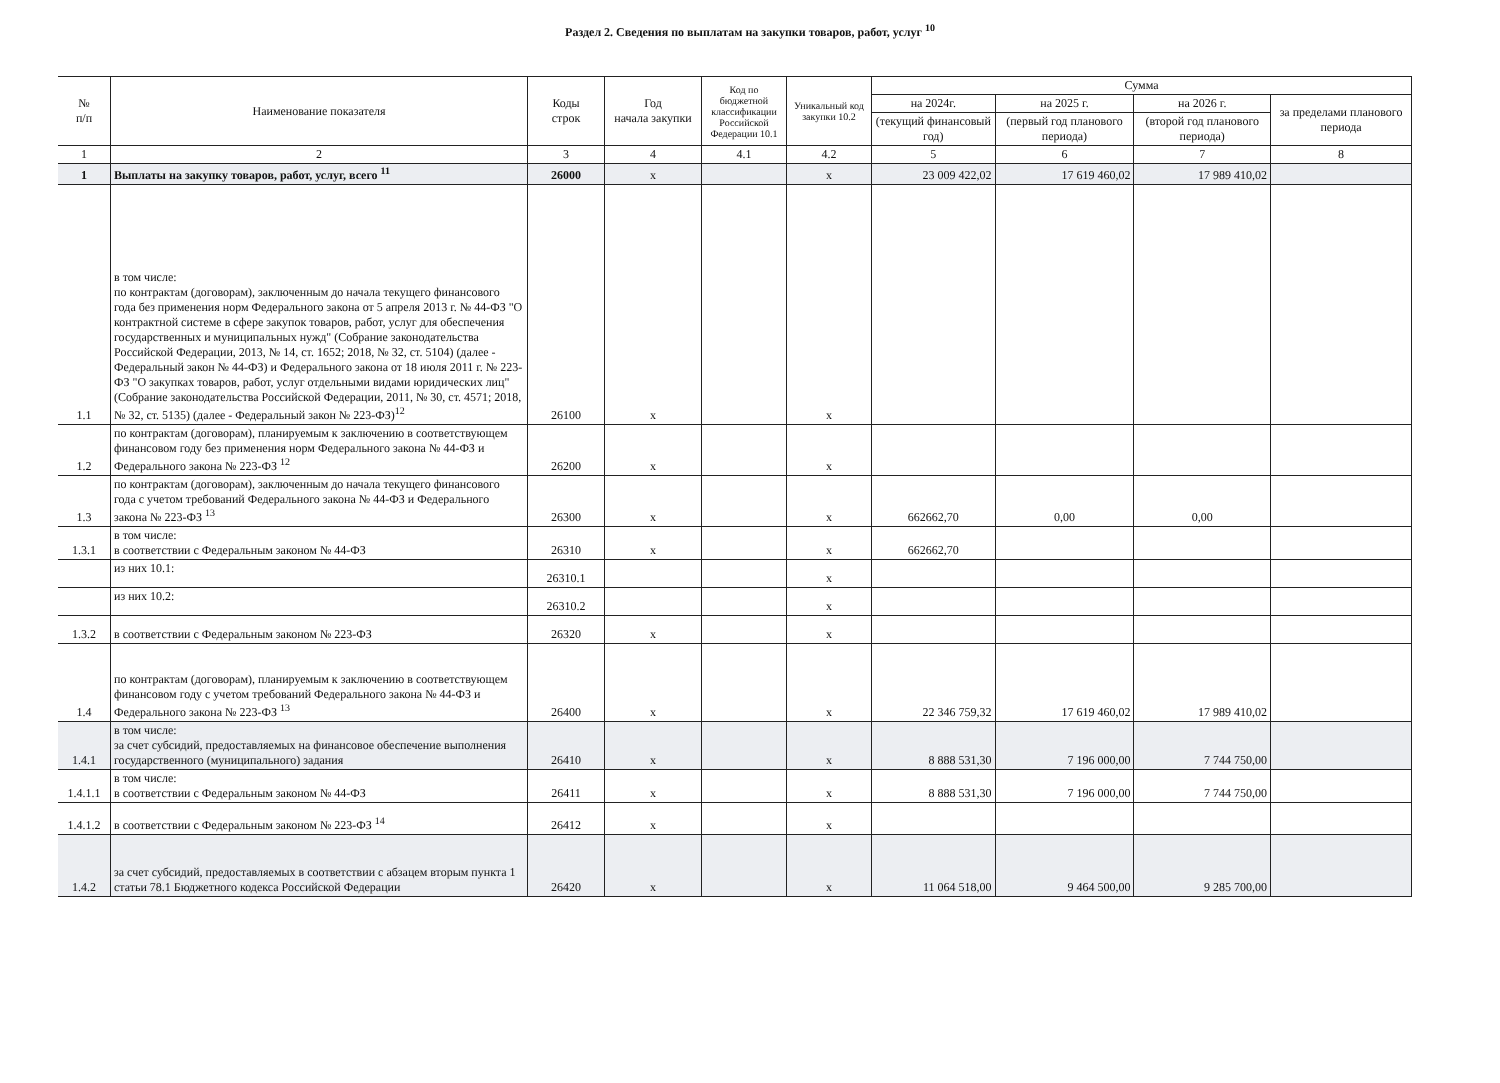Раздел 2. Сведения по выплатам на закупки товаров, работ, услуг <sup>10</sup>
| № п/п | Наименование показателя | Коды строк | Год начала закупки | Код по бюджетной классификации Российской Федерации 10.1 | Уникальный код закупки 10.2 | Сумма | | | |
| --- | --- | --- | --- | --- | --- | --- | --- | --- | --- |
| | | | | | | на 2024г. | на 2025 г. | на 2026 г. | за пределами планового периода |
| | | | | | | (текущий финансовый год) | (первый год планового периода) | (второй год планового периода) | |
| 1 | 2 | 3 | 4 | 4.1 | 4.2 | 5 | 6 | 7 | 8 |
| 1 | Выплаты на закупку товаров, работ, услуг, всего <sup>11</sup> | 26000 | х | | х | 23 009 422,02 | 17 619 460,02 | 17 989 410,02 | |
| 1.1 | в том числе: по контрактам (договорам), заключенным до начала текущего финансового года без применения норм Федерального закона от 5 апреля 2013 г. № 44-ФЗ "О контрактной системе в сфере закупок товаров, работ, услуг для обеспечения государственных и муниципальных нужд" (Собрание законодательства Российской Федерации, 2013, № 14, ст. 1652; 2018, № 32, ст. 5104) (далее - Федеральный закон № 44-ФЗ) и Федерального закона от 18 июля 2011 г. № 223-ФЗ "О закупках товаров, работ, услуг отдельными видами юридических лиц" (Собрание законодательства Российской Федерации, 2011, № 30, ст. 4571; 2018, № 32, ст. 5135) (далее - Федеральный закон № 223-ФЗ)<sup>12</sup> | 26100 | х | | х | | | | |
| 1.2 | по контрактам (договорам), планируемым к заключению в соответствующем финансовом году без применения норм Федерального закона № 44-ФЗ и Федерального закона № 223-ФЗ <sup>12</sup> | 26200 | х | | х | | | | |
| 1.3 | по контрактам (договорам), заключенным до начала текущего финансового года с учетом требований Федерального закона № 44-ФЗ и Федерального закона № 223-ФЗ <sup>13</sup> | 26300 | х | | х | 662662,70 | 0,00 | 0,00 | |
| 1.3.1 | в том числе: в соответствии с Федеральным законом № 44-ФЗ | 26310 | х | | х | 662662,70 | | | |
| | из них 10.1: | 26310.1 | | | х | | | | |
| | из них 10.2: | 26310.2 | | | х | | | | |
| 1.3.2 | в соответствии с Федеральным законом № 223-ФЗ | 26320 | х | | х | | | | |
| 1.4 | по контрактам (договорам), планируемым к заключению в соответствующем финансовом году с учетом требований Федерального закона № 44-ФЗ и Федерального закона № 223-ФЗ <sup>13</sup> | 26400 | х | | х | 22 346 759,32 | 17 619 460,02 | 17 989 410,02 | |
| 1.4.1 | в том числе: за счет субсидий, предоставляемых на финансовое обеспечение выполнения государственного (муниципального) задания | 26410 | х | | х | 8 888 531,30 | 7 196 000,00 | 7 744 750,00 | |
| 1.4.1.1 | в том числе: в соответствии с Федеральным законом № 44-ФЗ | 26411 | х | | х | 8 888 531,30 | 7 196 000,00 | 7 744 750,00 | |
| 1.4.1.2 | в соответствии с Федеральным законом № 223-ФЗ <sup>14</sup> | 26412 | х | | х | | | | |
| 1.4.2 | за счет субсидий, предоставляемых в соответствии с абзацем вторым пункта 1 статьи 78.1 Бюджетного кодекса Российской Федерации | 26420 | х | | х | 11 064 518,00 | 9 464 500,00 | 9 285 700,00 | |